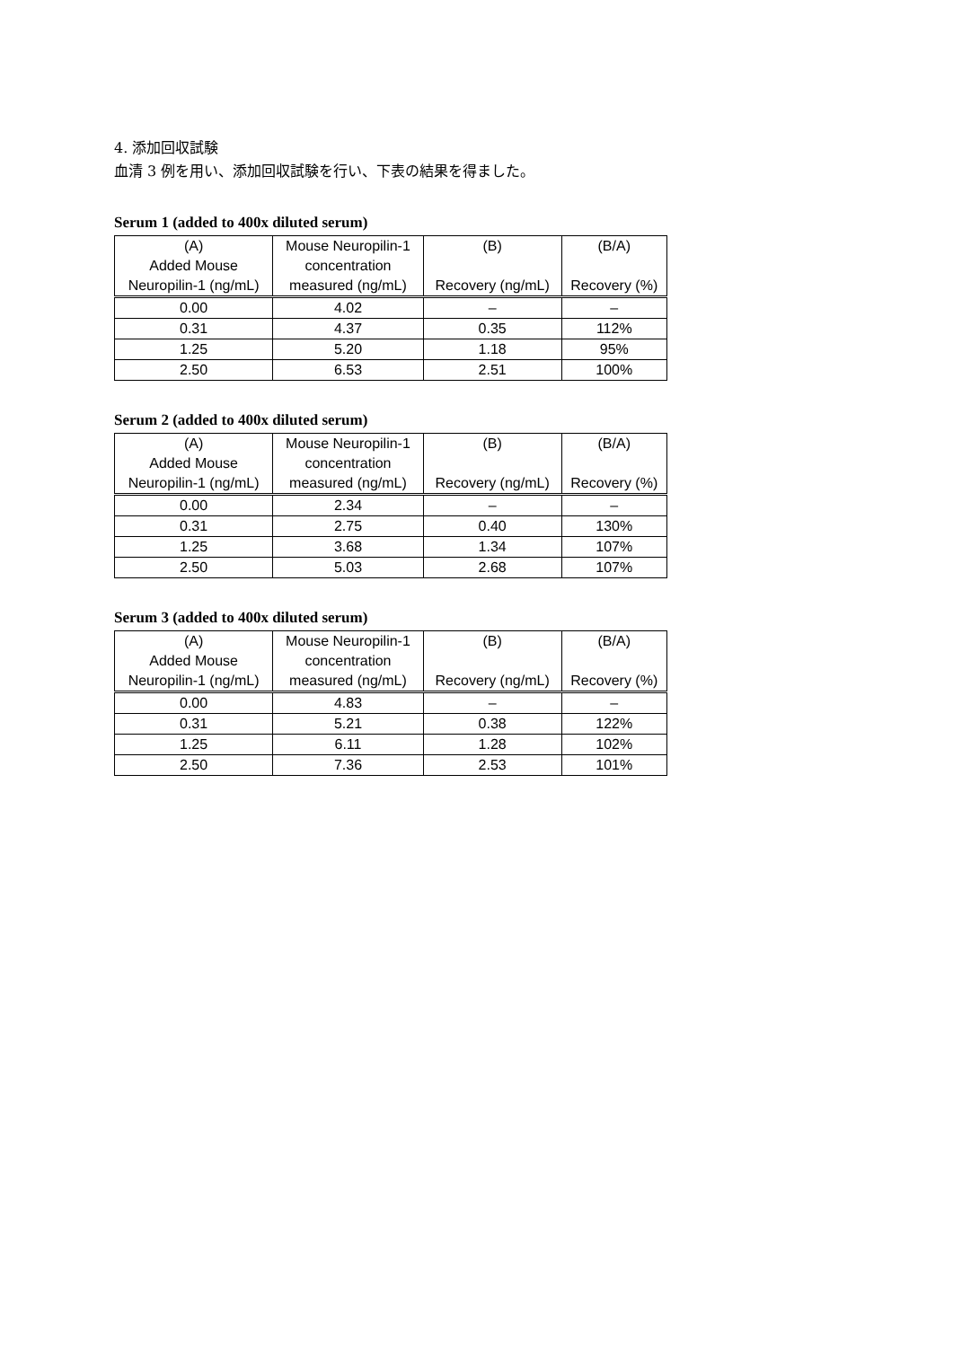4. 添加回収試験
血清 3 例を用い、添加回収試験を行い、下表の結果を得ました。
Serum 1 (added to 400x diluted serum)
| (A) | Mouse Neuropilin-1 | (B) | (B/A) |
| --- | --- | --- | --- |
| Added Mouse | concentration | | |
| Neuropilin-1 (ng/mL) | measured (ng/mL) | Recovery (ng/mL) | Recovery (%) |
| 0.00 | 4.02 | – | – |
| 0.31 | 4.37 | 0.35 | 112% |
| 1.25 | 5.20 | 1.18 | 95% |
| 2.50 | 6.53 | 2.51 | 100% |
Serum 2 (added to 400x diluted serum)
| (A) | Mouse Neuropilin-1 | (B) | (B/A) |
| --- | --- | --- | --- |
| Added Mouse | concentration | | |
| Neuropilin-1 (ng/mL) | measured (ng/mL) | Recovery (ng/mL) | Recovery (%) |
| 0.00 | 2.34 | – | – |
| 0.31 | 2.75 | 0.40 | 130% |
| 1.25 | 3.68 | 1.34 | 107% |
| 2.50 | 5.03 | 2.68 | 107% |
Serum 3 (added to 400x diluted serum)
| (A) | Mouse Neuropilin-1 | (B) | (B/A) |
| --- | --- | --- | --- |
| Added Mouse | concentration | | |
| Neuropilin-1 (ng/mL) | measured (ng/mL) | Recovery (ng/mL) | Recovery (%) |
| 0.00 | 4.83 | – | – |
| 0.31 | 5.21 | 0.38 | 122% |
| 1.25 | 6.11 | 1.28 | 102% |
| 2.50 | 7.36 | 2.53 | 101% |